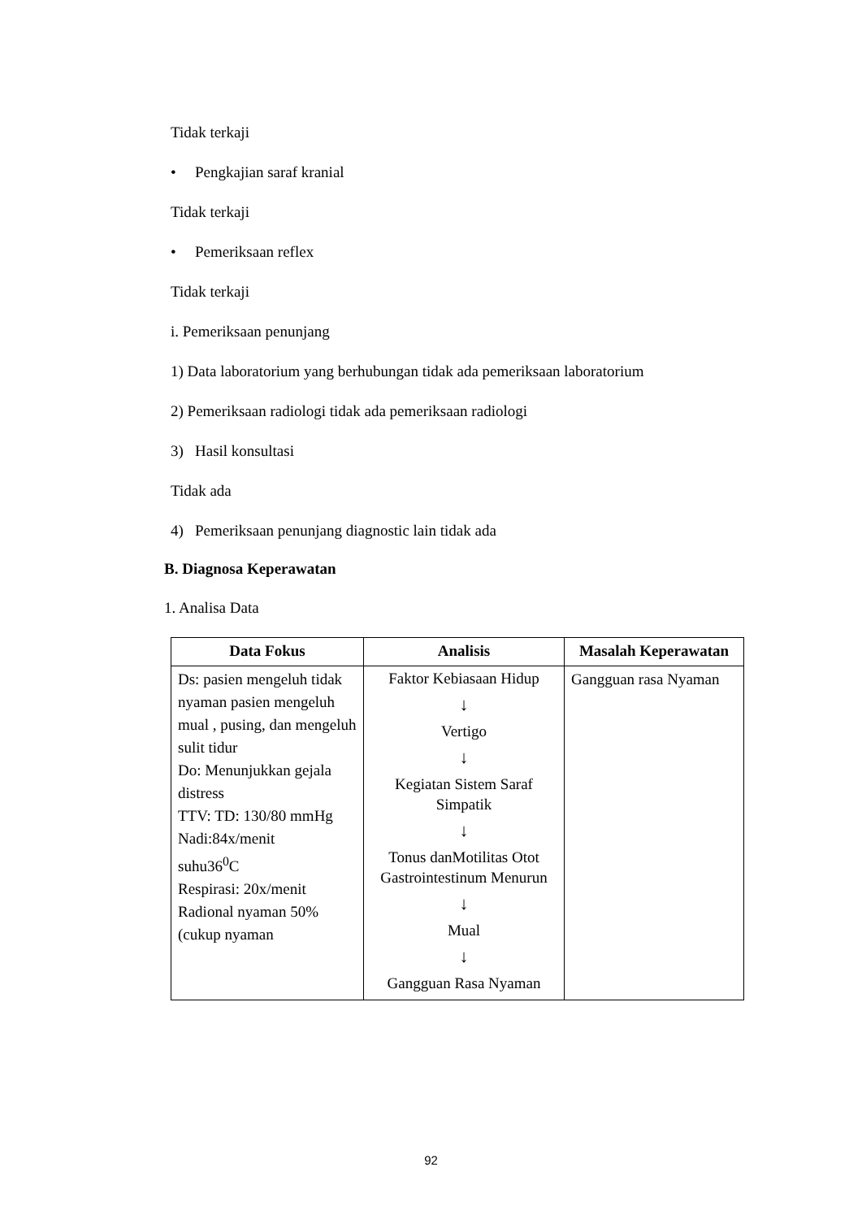Tidak terkaji
• Pengkajian saraf kranial
Tidak terkaji
• Pemeriksaan reflex
Tidak terkaji
i. Pemeriksaan penunjang
1) Data laboratorium yang berhubungan tidak ada pemeriksaan laboratorium
2) Pemeriksaan radiologi tidak ada pemeriksaan radiologi
3) Hasil konsultasi
Tidak ada
4) Pemeriksaan penunjang diagnostic lain tidak ada
B. Diagnosa Keperawatan
1. Analisa Data
| Data Fokus | Analisis | Masalah Keperawatan |
| --- | --- | --- |
| Ds: pasien mengeluh tidak nyaman pasien mengeluh mual , pusing, dan mengeluh sulit tidur Do: Menunjukkan gejala distress TTV: TD: 130/80 mmHg Nadi:84x/menit suhu36<sup>0</sup>C Respirasi: 20x/menit Radional nyaman 50% (cukup nyaman | Faktor Kebiasaan Hidup ↓ Vertigo ↓ Kegiatan Sistem Saraf Simpatik ↓ Tonus danMotilitas Otot Gastrointestinum Menurun ↓ Mual ↓ Gangguan Rasa Nyaman | Gangguan rasa Nyaman |
92